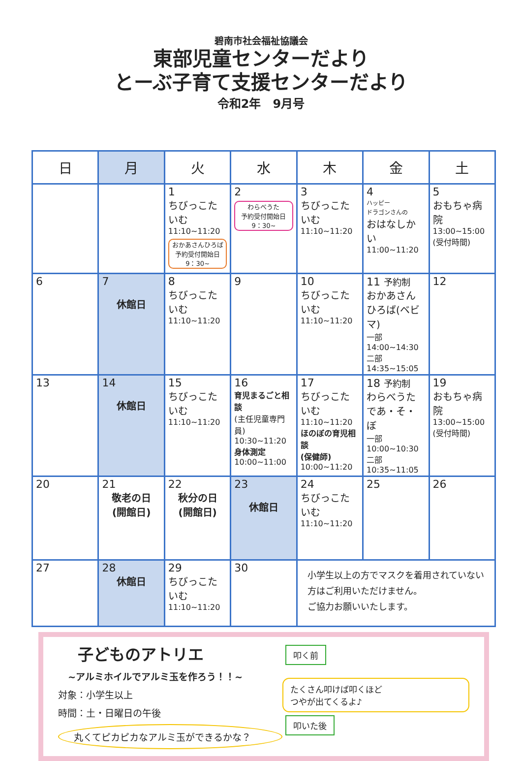碧南市社会福祉協議会
東部児童センターだより
とーぶ子育て支援センターだより
令和2年　9月号
| 日 | 月 | 火 | 水 | 木 | 金 | 土 |
| --- | --- | --- | --- | --- | --- | --- |
| | | 1 ちびっこたいむ 11:10~11:20 おかあさんひろば 予約受付開始日 9：30~ | 2 わらべうた 予約受付開始日 9：30~ | 3 ちびっこたいむ 11:10~11:20 | 4 ハッピー ドラゴンさんの おはなしかい 11:00~11:20 | 5 おもちゃ病院 13:00~15:00 (受付時間) |
| 6 | 7 休館日 | 8 ちびっこたいむ 11:10~11:20 | 9 | 10 ちびっこたいむ 11:10~11:20 | 11 予約制 おかあさんひろば(ベビマ) 一部 14:00~14:30 二部 14:35~15:05 | 12 |
| 13 | 14 休館日 | 15 ちびっこたいむ 11:10~11:20 | 16 育児まるごと相談 (主任児童専門員) 10:30~11:20 身体測定 10:00~11:00 | 17 ちびっこたいむ 11:10~11:20 ほのぼの育児相談 (保健師) 10:00~11:20 | 18 予約制 わらべうたであ・そ・ぼ 一部 10:00~10:30 二部 10:35~11:05 | 19 おもちゃ病院 13:00~15:00 (受付時間) |
| 20 | 21 敬老の日 (開館日) | 22 秋分の日 (開館日) | 23 休館日 | 24 ちびっこたいむ 11:10~11:20 | 25 | 26 |
| 27 | 28 休館日 | 29 ちびっこたいむ 11:10~11:20 | 30 | 小学生以上の方でマスクを着用されていない方はご利用いただけません。 ご協力お願いいたします。 | | |
子どものアトリエ
~アルミホイルでアルミ玉を作ろう！！~
対象：小学生以上
時間：土・日曜日の午後
丸くてピカピカなアルミ玉ができるかな？
叩く前
たくさん叩けば叩くほど
つやが出てくるよ♪
叩いた後